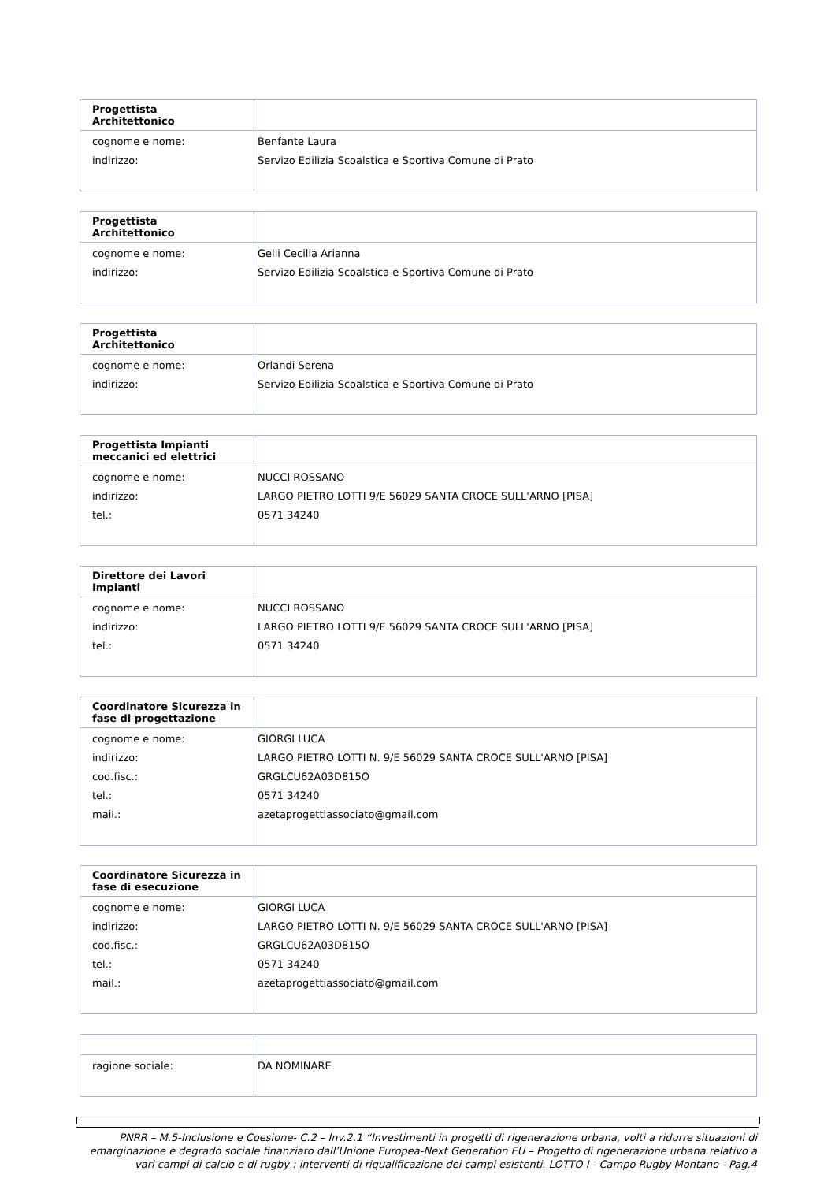| Progettista Architettonico | |
| --- | --- |
| cognome e nome: indirizzo: | Benfante Laura Servizo Edilizia Scoalstica e Sportiva Comune di Prato |
| Progettista Architettonico | |
| --- | --- |
| cognome e nome: indirizzo: | Gelli Cecilia Arianna Servizo Edilizia Scoalstica e Sportiva Comune di Prato |
| Progettista Architettonico | |
| --- | --- |
| cognome e nome: indirizzo: | Orlandi Serena Servizo Edilizia Scoalstica e Sportiva Comune di Prato |
| Progettista Impianti meccanici ed elettrici | |
| --- | --- |
| cognome e nome: indirizzo: tel.: | NUCCI ROSSANO LARGO PIETRO LOTTI 9/E 56029 SANTA CROCE SULL'ARNO [PISA] 0571 34240 |
| Direttore dei Lavori Impianti | |
| --- | --- |
| cognome e nome: indirizzo: tel.: | NUCCI ROSSANO LARGO PIETRO LOTTI 9/E 56029 SANTA CROCE SULL'ARNO [PISA] 0571 34240 |
| Coordinatore Sicurezza in fase di progettazione | |
| --- | --- |
| cognome e nome: indirizzo: cod.fisc.: tel.: mail.: | GIORGI LUCA LARGO PIETRO LOTTI N. 9/E 56029 SANTA CROCE SULL'ARNO [PISA] GRGLCU62A03D815O 0571 34240 azetaprogettiassociato@gmail.com |
| Coordinatore Sicurezza in fase di esecuzione | |
| --- | --- |
| cognome e nome: indirizzo: cod.fisc.: tel.: mail.: | GIORGI LUCA LARGO PIETRO LOTTI N. 9/E 56029 SANTA CROCE SULL'ARNO [PISA] GRGLCU62A03D815O 0571 34240 azetaprogettiassociato@gmail.com |
| ragione sociale: | DA NOMINARE |
PNRR – M.5-Inclusione e Coesione- C.2 – Inv.2.1 “Investimenti in progetti di rigenerazione urbana, volti a ridurre situazioni di emarginazione e degrado sociale finanziato dall’Unione Europea-Next Generation EU – Progetto di rigenerazione urbana relativo a vari campi di calcio e di rugby : interventi di riqualificazione dei campi esistenti. LOTTO I - Campo Rugby Montano - Pag.4